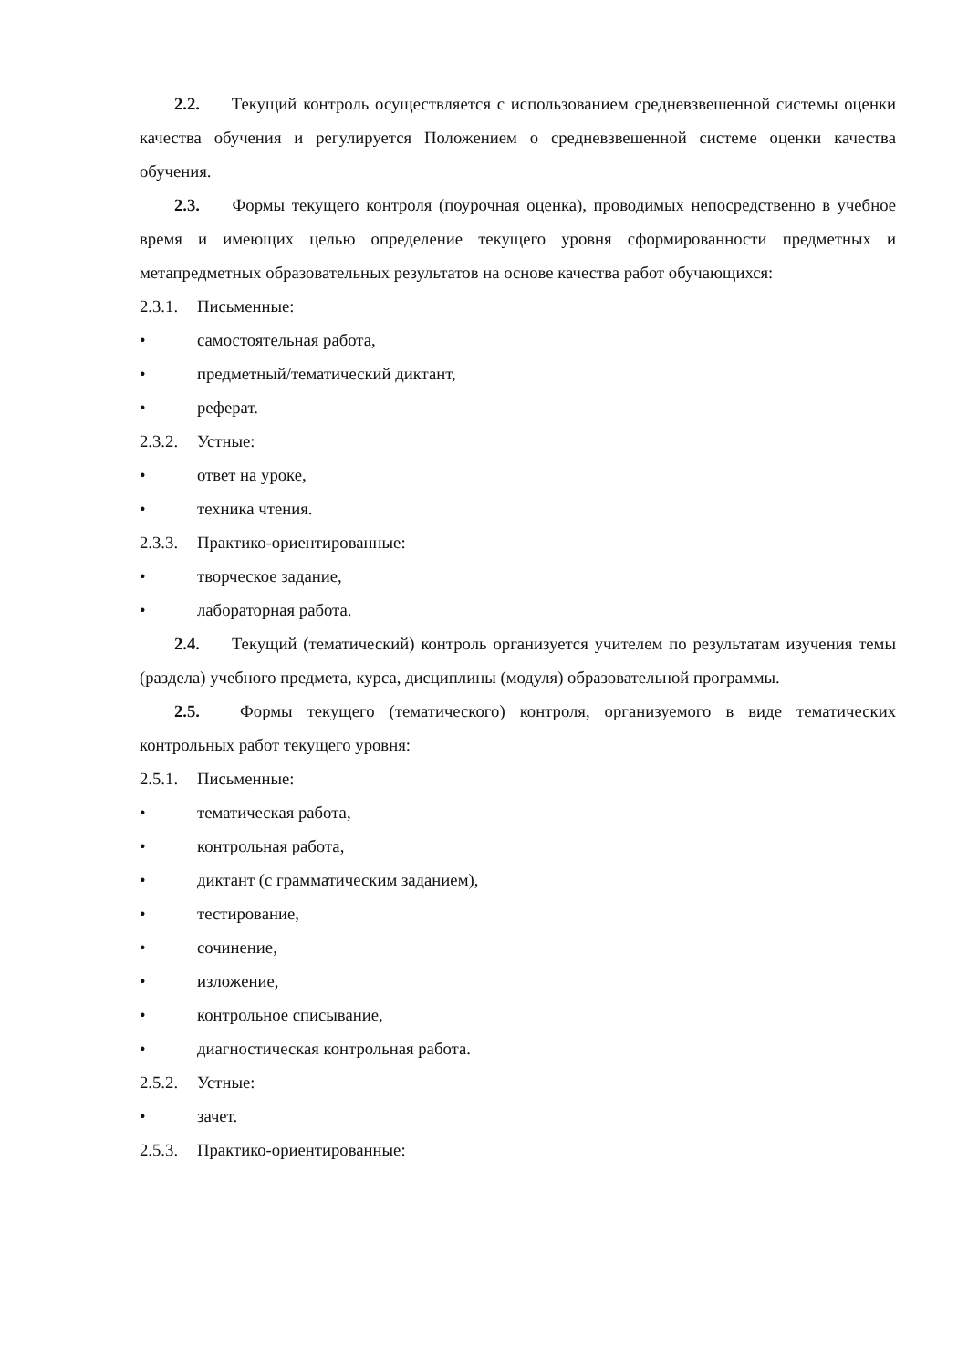2.2. Текущий контроль осуществляется с использованием средневзвешенной системы оценки качества обучения и регулируется Положением о средневзвешенной системе оценки качества обучения.
2.3. Формы текущего контроля (поурочная оценка), проводимых непосредственно в учебное время и имеющих целью определение текущего уровня сформированности предметных и метапредметных образовательных результатов на основе качества работ обучающихся:
2.3.1. Письменные:
• самостоятельная работа,
• предметный/тематический диктант,
• реферат.
2.3.2. Устные:
• ответ на уроке,
• техника чтения.
2.3.3. Практико-ориентированные:
• творческое задание,
• лабораторная работа.
2.4. Текущий (тематический) контроль организуется учителем по результатам изучения темы (раздела) учебного предмета, курса, дисциплины (модуля) образовательной программы.
2.5. Формы текущего (тематического) контроля, организуемого в виде тематических контрольных работ текущего уровня:
2.5.1. Письменные:
• тематическая работа,
• контрольная работа,
• диктант (с грамматическим заданием),
• тестирование,
• сочинение,
• изложение,
• контрольное списывание,
• диагностическая контрольная работа.
2.5.2. Устные:
• зачет.
2.5.3. Практико-ориентированные: